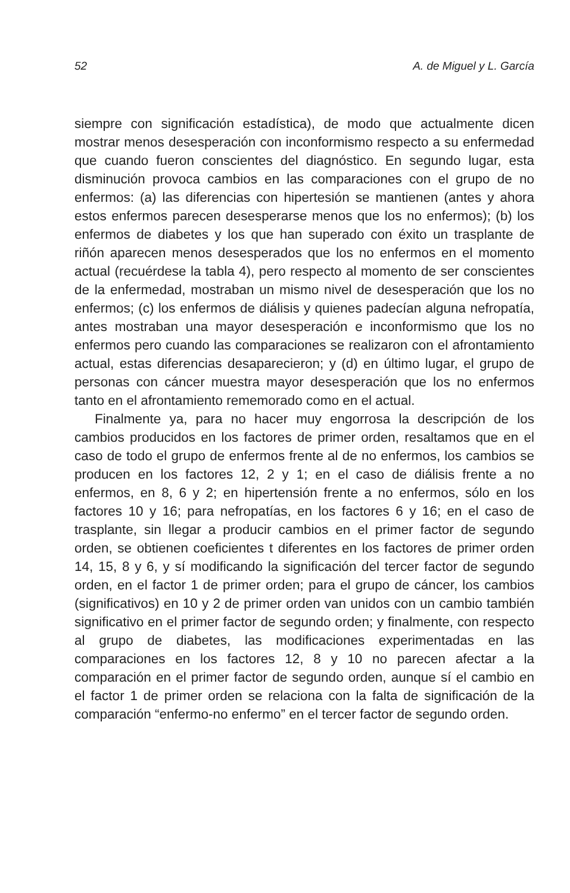52 A. de Miguel y L. García
siempre con significación estadística), de modo que actualmente dicen mostrar menos desesperación con inconformismo respecto a su enfermedad que cuando fueron conscientes del diagnóstico. En segundo lugar, esta disminución provoca cambios en las comparaciones con el grupo de no enfermos: (a) las diferencias con hipertesión se mantienen (antes y ahora estos enfermos parecen desesperarse menos que los no enfermos); (b) los enfermos de diabetes y los que han superado con éxito un trasplante de riñón aparecen menos desesperados que los no enfermos en el momento actual (recuérdese la tabla 4), pero respecto al momento de ser conscientes de la enfermedad, mostraban un mismo nivel de desesperación que los no enfermos; (c) los enfermos de diálisis y quienes padecían alguna nefropatía, antes mostraban una mayor desesperación e inconformismo que los no enfermos pero cuando las comparaciones se realizaron con el afrontamiento actual, estas diferencias desaparecieron; y (d) en último lugar, el grupo de personas con cáncer muestra mayor desesperación que los no enfermos tanto en el afrontamiento rememorado como en el actual.
Finalmente ya, para no hacer muy engorrosa la descripción de los cambios producidos en los factores de primer orden, resaltamos que en el caso de todo el grupo de enfermos frente al de no enfermos, los cambios se producen en los factores 12, 2 y 1; en el caso de diálisis frente a no enfermos, en 8, 6 y 2; en hipertensión frente a no enfermos, sólo en los factores 10 y 16; para nefropatías, en los factores 6 y 16; en el caso de trasplante, sin llegar a producir cambios en el primer factor de segundo orden, se obtienen coeficientes t diferentes en los factores de primer orden 14, 15, 8 y 6, y sí modificando la significación del tercer factor de segundo orden, en el factor 1 de primer orden; para el grupo de cáncer, los cambios (significativos) en 10 y 2 de primer orden van unidos con un cambio también significativo en el primer factor de segundo orden; y finalmente, con respecto al grupo de diabetes, las modificaciones experimentadas en las comparaciones en los factores 12, 8 y 10 no parecen afectar a la comparación en el primer factor de segundo orden, aunque sí el cambio en el factor 1 de primer orden se relaciona con la falta de significación de la comparación “enfermo-no enfermo” en el tercer factor de segundo orden.